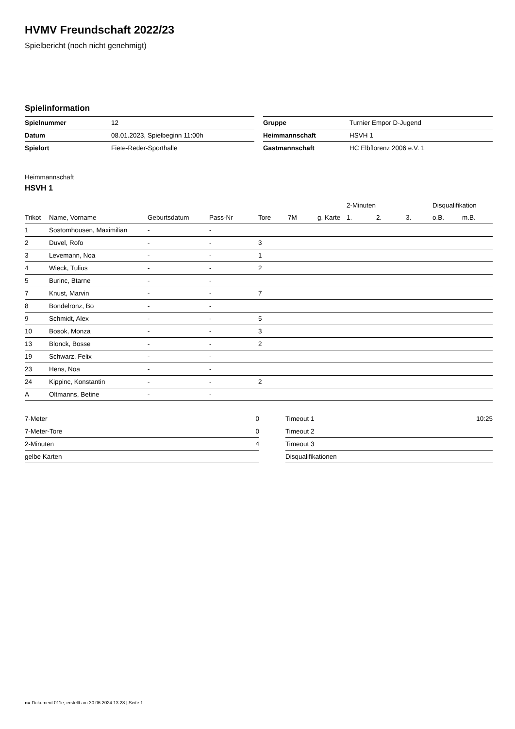HVMV Freundschaft 2022/23
Spielbericht (noch nicht genehmigt)
Spielinformation
| Spielnummer | 12 |
| Datum | 08.01.2023, Spielbeginn 11:00h |
| Spielort | Fiete-Reder-Sporthalle |
| Gruppe | Turnier Empor D-Jugend |
| Heimmannschaft | HSVH 1 |
| Gastmannschaft | HC Elbflorenz 2006 e.V. 1 |
Heimmannschaft
HSVH 1
| | | | | | | | 2-Minuten | | | Disqualifikation | |
| --- | --- | --- | --- | --- | --- | --- | --- | --- | --- | --- | --- |
| Trikot | Name, Vorname | Geburtsdatum | Pass-Nr | Tore | 7M | g. Karte | 1. | 2. | 3. | o.B. | m.B. |
| 1 | Sostomhousen, Maximilian | - | - | | | | | | | | |
| 2 | Duvel, Rofo | - | - | 3 | | | | | | | |
| 3 | Levemann, Noa | - | - | 1 | | | | | | | |
| 4 | Wieck, Tulius | - | - | 2 | | | | | | | |
| 5 | Burinc, Btarne | - | - | | | | | | | | |
| 7 | Knust, Marvin | - | - | 7 | | | | | | | |
| 8 | Bondelronz, Bo | - | - | | | | | | | | |
| 9 | Schmidt, Alex | - | - | 5 | | | | | | | |
| 10 | Bosok, Monza | - | - | 3 | | | | | | | |
| 13 | Blonck, Bosse | - | - | 2 | | | | | | | |
| 19 | Schwarz, Felix | - | - | | | | | | | | |
| 23 | Hens, Noa | - | - | | | | | | | | |
| 24 | Kippinc, Konstantin | - | - | 2 | | | | | | | |
| A | Oltmanns, Betine | - | - | | | | | | | | |
| 7-Meter | 0 |
| 7-Meter-Tore | 0 |
| 2-Minuten | 4 |
| gelbe Karten | |
| Timeout 1 | 10:25 |
| Timeout 2 | |
| Timeout 3 | |
| Disqualifikationen | |
nu.Dokument 011e, erstellt am 30.06.2024 13:28 | Seite 1